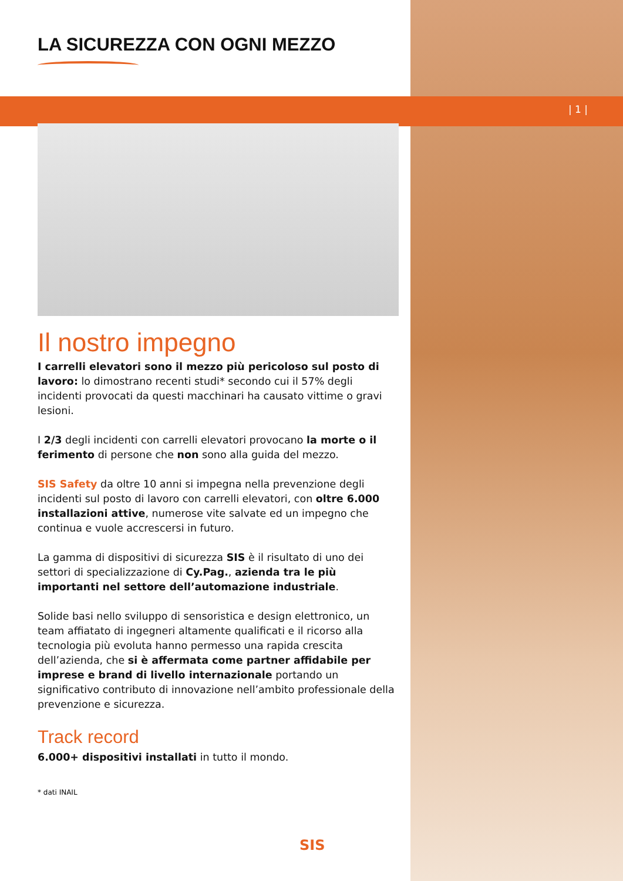| 1 |
LA SICUREZZA CON OGNI MEZZO
Il nostro impegno
I carrelli elevatori sono il mezzo più pericoloso sul posto di lavoro: lo dimostrano recenti studi* secondo cui il 57% degli incidenti provocati da questi macchinari ha causato vittime o gravi lesioni.
I 2/3 degli incidenti con carrelli elevatori provocano la morte o il ferimento di persone che non sono alla guida del mezzo.
SIS Safety da oltre 10 anni si impegna nella prevenzione degli incidenti sul posto di lavoro con carrelli elevatori, con oltre 6.000 installazioni attive, numerose vite salvate ed un impegno che continua e vuole accrescersi in futuro.
La gamma di dispositivi di sicurezza SIS è il risultato di uno dei settori di specializzazione di Cy.Pag., azienda tra le più importanti nel settore dell’automazione industriale.
Solide basi nello sviluppo di sensoristica e design elettronico, un team affiatato di ingegneri altamente qualificati e il ricorso alla tecnologia più evoluta hanno permesso una rapida crescita dell’azienda, che si è affermata come partner affidabile per imprese e brand di livello internazionale portando un significativo contributo di innovazione nell’ambito professionale della prevenzione e sicurezza.
Track record
6.000+ dispositivi installati in tutto il mondo.
* dati INAIL
SIS